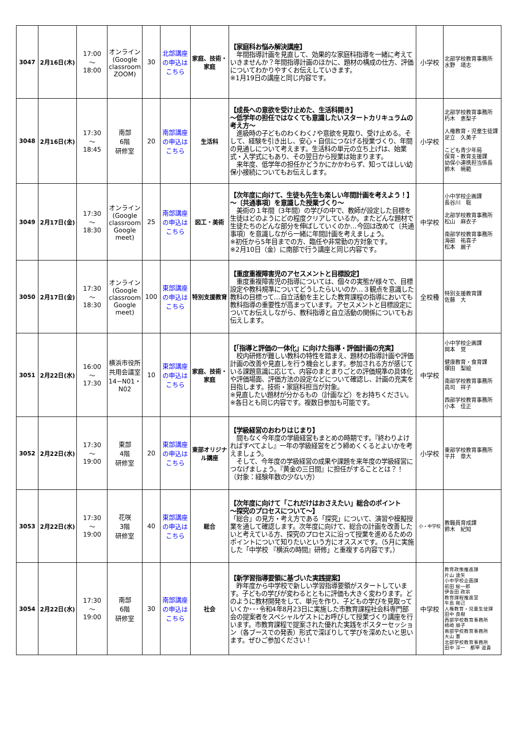| 3047 | 2月16日(木) | 17:00 ～ 18:00 | オンライン (Google classroom ZOOM) | 30 | 北部講座の申込はこちら | 家庭、技術・家庭 | 【家庭科お悩み解決講座】 年間指導計画を見直して、効果的な家庭科指導を一緒に考えていきませんか？年間指導計画のほかに、題材の構成の仕方、評価についてわかりやすくお伝えしていきます。 ※1月19日の講座と同じ内容です。 | 小学校 | 北部学校教育事務所 水野 靖志 |
| 3048 | 2月16日(木) | 17:30 ～ 18:45 | 南部 6階 研修室 | 20 | 南部講座の申込はこちら | 生活科 | 【成長への意欲を受け止めた、生活科開き】 ～低学年の担任ではなくても意識したいスタートカリキュラムの考え方～ 進級時の子どものわくわく♪や意欲を見取り、受け止める。そして、経験を引き出し、安心・自信につなげる授業づくり、年間の見通しについて考えます。生活科の単元の立ち上げは、始業式・入学式にもあり、その翌日から授業は始まります。 来年度、低学年の担任かどうかにかかわらず、知ってほしい幼保小接続についてもお伝えします。 | 小学校 | 北部学校教育事務所 朽木 恵梨子 人権教育・児童生徒課 足立 久美子 こども青少年局 保育・教育支援課 幼保小連携担当係長 鈴木 暁範 |
| 3049 | 2月17日(金) | 17:30 ～ 18:30 | オンライン (Google classroom Google meet) | 25 | 南部講座の申込はこちら | 図工・美術 | 【次年度に向けて、生徒も先生も楽しい年間計画を考えよう！】 ～〔共通事項〕を意識した授業づくり～ 美術の１年間（3年間）の学びの中で、教師が設定した目標を生徒はどのようにどの程度クリアしているか。またどんな題材で生徒たちのどんな部分を伸ばしていくのか…今回は改めて〔共通事項〕を意識しながら一緒に年間計画を考えましょう。 ※初任から5年目までの方、臨任や非常勤の方対象です。 ※2月10日（金）に南部で行う講座と同じ内容です。 | 中学校 | 小中学校企画課 長谷川 聡 北部学校教育事務所 松山 麻衣子 南部学校教育事務所 海部 祐喜子 松本 麗子 |
| 3050 | 2月17日(金) | 17:30 ～ 18:30 | オンライン (Google classroom Google meet) | 100 | 東部講座の申込はこちら | 特別支援教育 | 【重度重複障害児のアセスメントと目標設定】 重度重複障害児の指導については、個々の実態が様々で、目標設定や教科規準についてどうしたらいいのか…３観点を意識した教科の目標って…自立活動を主とした教育課程の指導においても教科指導の重要性が高まっています。アセスメントと目標設定についてお伝えしながら、教科指導と自立活動の関係についてもお伝えします。 | 全校種 | 特別支援教育課 佐藤 大 |
| 3051 | 2月22日(水) | 16:00 ～ 17:30 | 横浜市役所共用会議室14−N01・N02 | 10 | 東部講座の申込はこちら | 家庭、技術・家庭 | 【「指導と評価の一体化」に向けた指導・評価計画の充実】 校内研修が難しい教科の特性を踏まえ、題材の指導計画や評価計画の改善や見直しを行う機会とします。参加される方が感じている課題意識に応じて、内容のまとまりごとの評価規準の具体化や評価場面、評価方法の設定などについて確認し、計画の充実を目指します。技術・家庭科担当が対象。 ※見直したい題材が分かるもの（計画など）をお持ちください。 ※各日とも同じ内容です。複数日参加も可能です。 | 中学校 | 小中学校企画課 岡本 覚 健康教育・食育課 塚田 梨絵 南部学校教育事務所 高司 祥子 西部学校教育事務所 小本 佳正 |
| 3052 | 2月22日(水) | 17:30 ～ 19:00 | 東部 4階 研修室 | 20 | 東部講座の申込はこちら | 東部オリジナル講座 | 【学級経営のおわりはじまり】 間もなく今年度の学級経営もまとめの時期です。『終わりよければすべてよし』一年の学級経営をどう締めくくるとよいかを考えましょう。 そして、今年度の学級経営の成果や課題を来年度の学級経営につなげましょう。『黄金の三日間』に担任がすることとは？！ （対象：経験年数の少ない方） | 小学校 | 東部学校教育事務所 平井 章大 |
| 3053 | 2月22日(水) | 17:30 ～ 19:00 | 花咲 3階 研修室 | 40 | 東部講座の申込はこちら | 総合 | 【次年度に向けて「これだけはおさえたい」総合のポイント ～探究のプロセスについて～】 「総合」の見方・考え方である「探究」について、演習や模擬授業を通して確認します。次年度に向けて、総合の計画を改善したいと考えている方、探究のプロセスに沿って授業を進めるためのポイントについて知りたいという方にオススメです。（5月に実施した「中学校 『横浜の時間』研修」と重複する内容です。） | 小・中学校 | 教職員育成課 鈴木 紀知 |
| 3054 | 2月22日(水) | 17:30 ～ 19:00 | 南部 6階 研修室 | 30 | 南部講座の申込はこちら | 社会 | 【新学習指導要領に基づいた実践提案】 昨年度から中学校で新しい学習指導要領がスタートしています。子どもの学びが変わるとともに評価も大きく変わります。どのように教材開発をして、単元を作り、子どもの学びを見取っていくか･･･令和4年8月23日に実施した市教育課程社会科専門部会の提案者をスペシャルゲストにお呼びして授業づくり講座を行います。市教育課程で提案された優れた実践をポスターセッション（各ブースでの発表）形式で深ぼりして学びを深めたいと思います。ぜひご参加ください！ | 中学校 | 教育政策推進課 片山 達矢 小中学校企画課 前田 総一郎 伊吾田 政宗 教育課程推進室 牛島 剛己 人権教育・児童生徒課 田中 良樹 西部学校教育事務所 柿崎 順子 南部学校教育事務所 大山 憲 北部学校教育事務所 田中 淳一 都甲 道貴 |